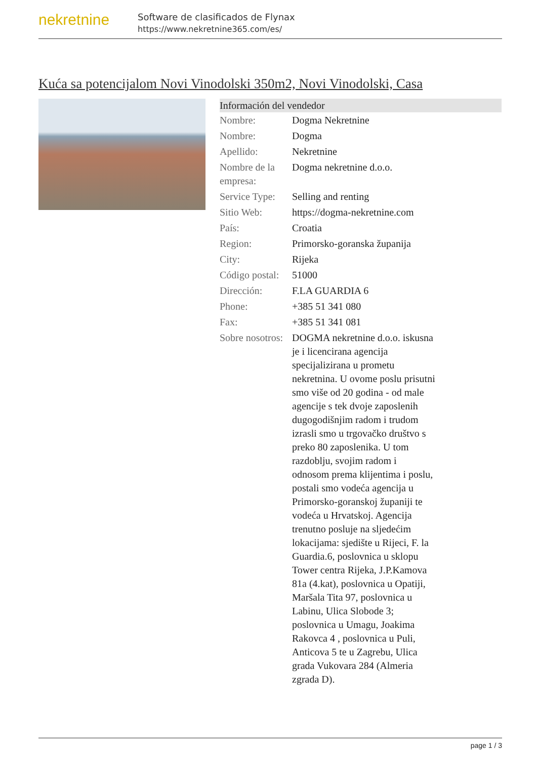nekretnine
Software de clasificados de Flynax
https://www.nekretnine365.com/es/
Kuća sa potencijalom Novi Vinodolski 350m2, Novi Vinodolski, Casa
| Información del vendedor | |
| --- | --- |
| Nombre: | Dogma Nekretnine |
| Nombre: | Dogma |
| Apellido: | Nekretnine |
| Nombre de la empresa: | Dogma nekretnine d.o.o. |
| Service Type: | Selling and renting |
| Sitio Web: | https://dogma-nekretnine.com |
| País: | Croatia |
| Region: | Primorsko-goranska županija |
| City: | Rijeka |
| Código postal: | 51000 |
| Dirección: | F.LA GUARDIA 6 |
| Phone: | +385 51 341 080 |
| Fax: | +385 51 341 081 |
| Sobre nosotros: | DOGMA nekretnine d.o.o. iskusna je i licencirana agencija specijalizirana u prometu nekretnina. U ovome poslu prisutni smo više od 20 godina - od male agencije s tek dvoje zaposlenih dugogodišnjim radom i trudom izrasli smo u trgovačko društvo s preko 80 zaposlenika. U tom razdoblju, svojim radom i odnosom prema klijentima i poslu, postali smo vodeća agencija u Primorsko-goranskoj županiji te vodeća u Hrvatskoj. Agencija trenutno posluje na sljedećim lokacijama: sjedište u Rijeci, F. la Guardia.6, poslovnica u sklopu Tower centra Rijeka, J.P.Kamova 81a (4.kat), poslovnica u Opatiji, Maršala Tita 97, poslovnica u Labinu, Ulica Slobode 3; poslovnica u Umagu, Joakima Rakovca 4 , poslovnica u Puli, Anticova 5 te u Zagrebu, Ulica grada Vukovara 284 (Almeria zgrada D). |
page 1 / 3